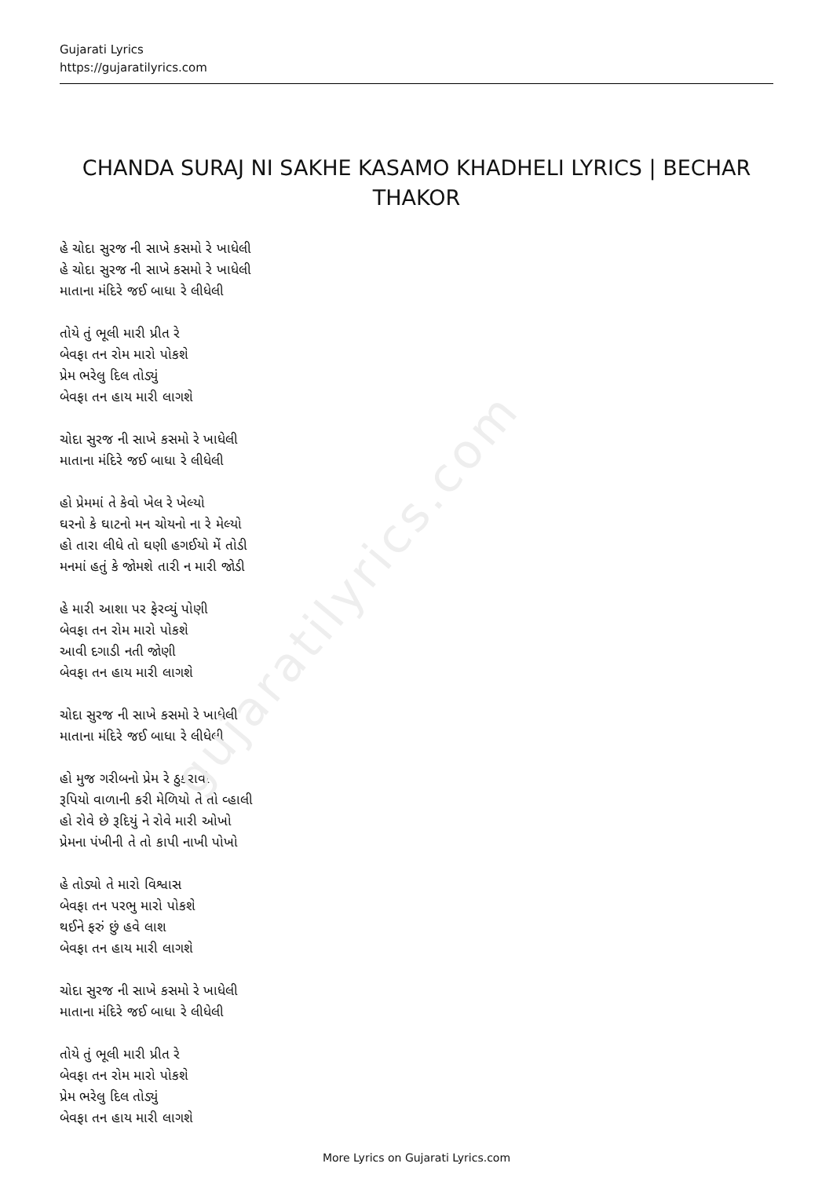gujaratilyrics.com
Gujarati Lyrics
https://gujaratilyrics.com
CHANDA SURAJ NI SAKHE KASAMO KHADHELI LYRICS | BECHAR THAKOR
હે ચોદા સુરજ ની સાખે કસમો રે ખાધેલી
હે ચોદા સુરજ ની સાખે કસમો રે ખાધેલી
માતાના મંદિરે જઈ બાધા રે લીધેલી
તોયે તું ભૂલી મારી પ્રીત રે
બેવફા તન રોમ મારો પોકશે
પ્રેમ ભરેલુ દિલ તોડ્યું
બેવફા તન હાય મારી લાગશે
ચોદા સુરજ ની સાખે કસમો રે ખાધેલી
માતાના મંદિરે જઈ બાધા રે લીધેલી
હો પ્રેમમાં તે કેવો ખેલ રે ખેલ્યો
ઘરનો કે ઘાટનો મન ચોયનો ના રે મેલ્યો
હો તારા લીધે તો ઘણી હગઈયો મેં તોડી
મનમાં હતું કે જોમશે તારી ન મારી જોડી
હે મારી આશા પર ફેરવ્યું પોણી
બેવફા તન રોમ મારો પોકશે
આવી દગાડી નતી જોણી
બેવફા તન હાય મારી લાગશે
ચોદા સુરજ ની સાખે કસમો રે ખાધેલી
માતાના મંદિરે જઈ બાધા રે લીધેલી
હો મુજ ગરીબનો પ્રેમ રે ઠુકરાવી
રૂપિયો વાળાની કરી મેળિયો તે તો વ્હાલી
હો રોવે છે રૂદિયું ને રોવે મારી ઓખો
પ્રેમના પંખીની તે તો કાપી નાખી પોખો
હે તોડ્યો તે મારો વિશ્વાસ
બેવફા તન પરભુ મારો પોકશે
થઈને ફરું છું હવે લાશ
બેવફા તન હાય મારી લાગશે
ચોદા સુરજ ની સાખે કસમો રે ખાધેલી
માતાના મંદિરે જઈ બાધા રે લીધેલી
તોયે તું ભૂલી મારી પ્રીત રે
બેવફા તન રોમ મારો પોકશે
પ્રેમ ભરેલુ દિલ તોડ્યું
બેવફા તન હાય મારી લાગશે
More Lyrics on Gujarati Lyrics.com